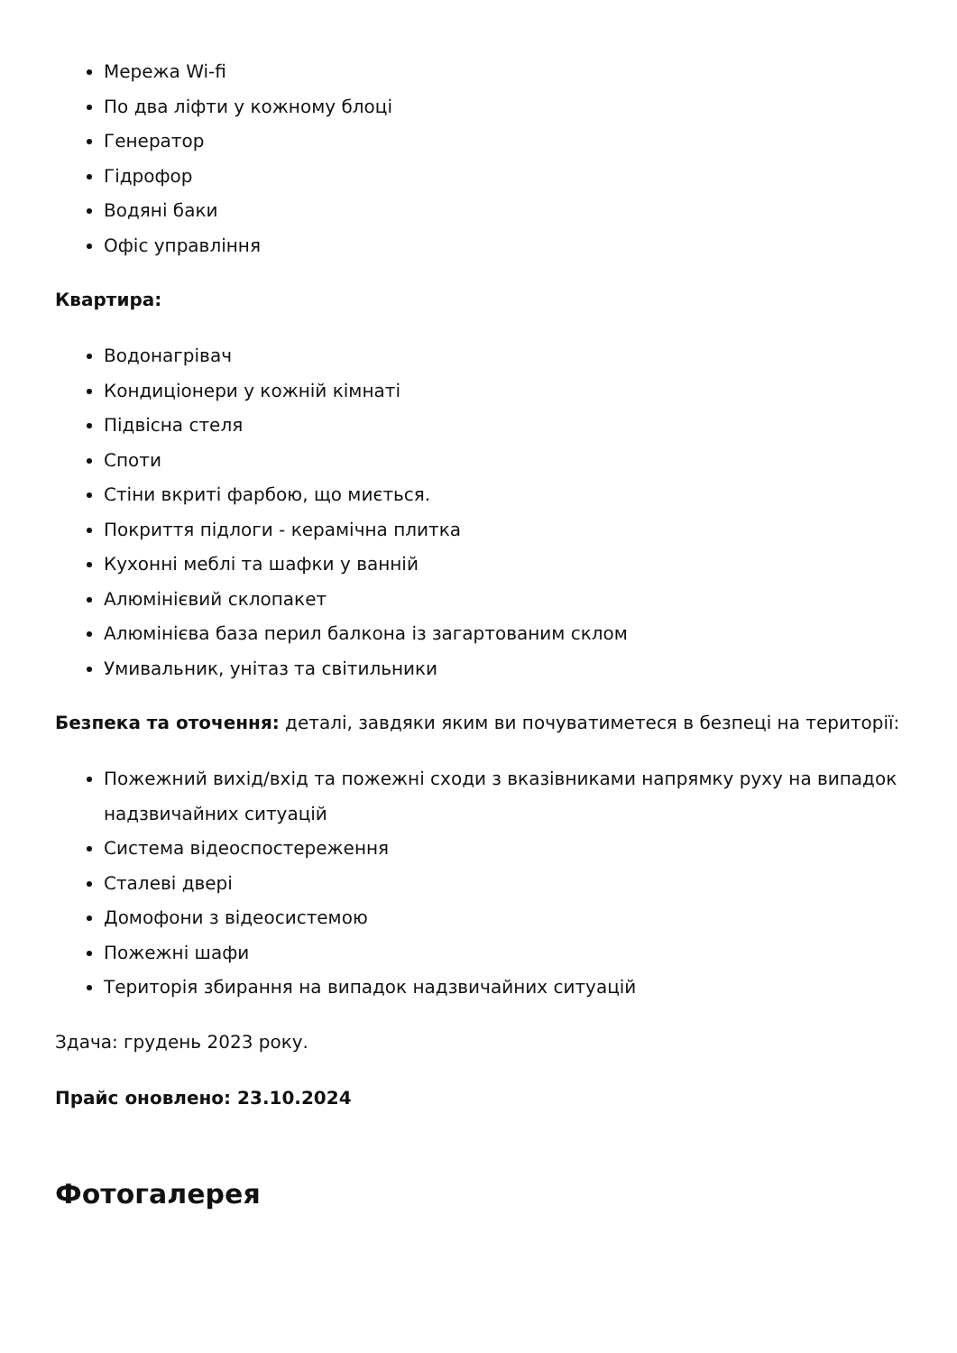Мережа Wi-fi
По два ліфти у кожному блоці
Генератор
Гідрофор
Водяні баки
Офіс управління
Квартира:
Водонагрівач
Кондиціонери у кожній кімнаті
Підвісна стеля
Споти
Стіни вкриті фарбою, що миється.
Покриття підлоги - керамічна плитка
Кухонні меблі та шафки у ванній
Алюмінієвий склопакет
Алюмінієва база перил балкона із загартованим склом
Умивальник, унітаз та світильники
Безпека та оточення: деталі, завдяки яким ви почуватиметеся в безпеці на території:
Пожежний вихід/вхід та пожежні сходи з вказівниками напрямку руху на випадок надзвичайних ситуацій
Система відеоспостереження
Сталеві двері
Домофони з відеосистемою
Пожежні шафи
Територія збирання на випадок надзвичайних ситуацій
Здача: грудень 2023 року.
Прайс оновлено: 23.10.2024
Фотогалерея